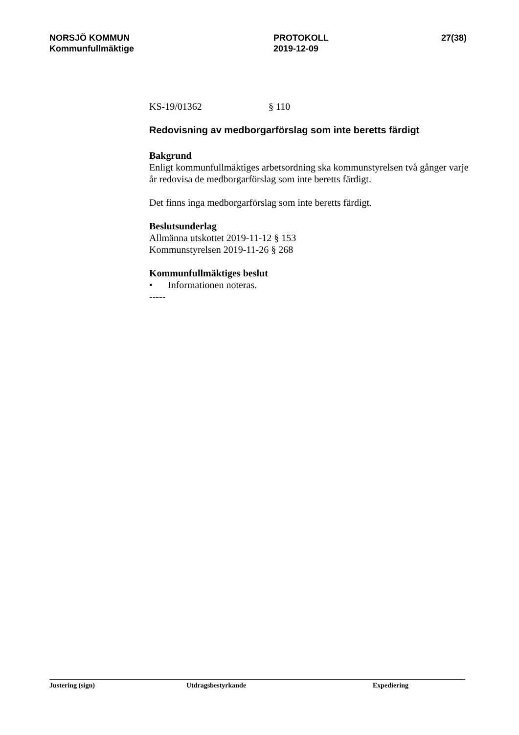NORSJÖ KOMMUN
Kommunfullmäktige
PROTOKOLL
2019-12-09
27(38)
KS-19/01362 § 110
Redovisning av medborgarförslag som inte beretts färdigt
Bakgrund
Enligt kommunfullmäktiges arbetsordning ska kommunstyrelsen två gånger varje år redovisa de medborgarförslag som inte beretts färdigt.
Det finns inga medborgarförslag som inte beretts färdigt.
Beslutsunderlag
Allmänna utskottet 2019-11-12 § 153
Kommunstyrelsen 2019-11-26 § 268
Kommunfullmäktiges beslut
• Informationen noteras.
-----
Justering (sign) Utdragsbestyrkande Expediering